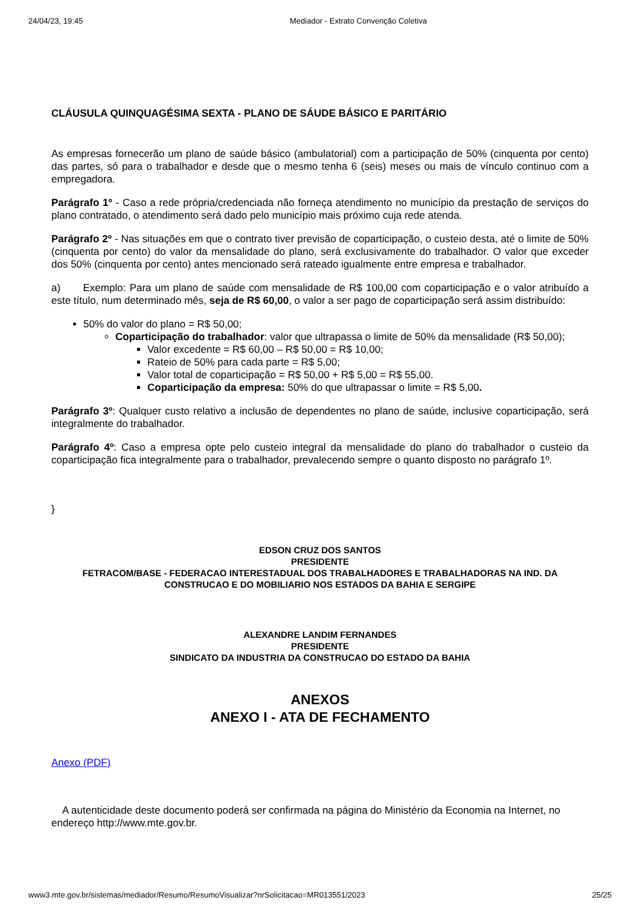24/04/23, 19:45 Mediador - Extrato Convenção Coletiva
CLÁUSULA QUINQUAGÉSIMA SEXTA - PLANO DE SÁUDE BÁSICO E PARITÁRIO
As empresas fornecerão um plano de saúde básico (ambulatorial) com a participação de 50% (cinquenta por cento) das partes, só para o trabalhador e desde que o mesmo tenha 6 (seis) meses ou mais de vínculo continuo com a empregadora.
Parágrafo 1º - Caso a rede própria/credenciada não forneça atendimento no município da prestação de serviços do plano contratado, o atendimento será dado pelo município mais próximo cuja rede atenda.
Parágrafo 2º - Nas situações em que o contrato tiver previsão de coparticipação, o custeio desta, até o limite de 50% (cinquenta por cento) do valor da mensalidade do plano, será exclusivamente do trabalhador. O valor que exceder dos 50% (cinquenta por cento) antes mencionado será rateado igualmente entre empresa e trabalhador.
a) Exemplo: Para um plano de saúde com mensalidade de R$ 100,00 com coparticipação e o valor atribuído a este título, num determinado mês, seja de R$ 60,00, o valor a ser pago de coparticipação será assim distribuído:
50% do valor do plano = R$ 50,00;
Coparticipação do trabalhador: valor que ultrapassa o limite de 50% da mensalidade (R$ 50,00);
Valor excedente = R$ 60,00 – R$ 50,00 = R$ 10,00;
Rateio de 50% para cada parte = R$ 5,00;
Valor total de coparticipação = R$ 50,00 + R$ 5,00 = R$ 55,00.
Coparticipação da empresa: 50% do que ultrapassar o limite = R$ 5,00.
Parágrafo 3º: Qualquer custo relativo a inclusão de dependentes no plano de saúde, inclusive coparticipação, será integralmente do trabalhador.
Parágrafo 4º: Caso a empresa opte pelo custeio integral da mensalidade do plano do trabalhador o custeio da coparticipação fica integralmente para o trabalhador, prevalecendo sempre o quanto disposto no parágrafo 1º.
}
EDSON CRUZ DOS SANTOS
PRESIDENTE
FETRACOM/BASE - FEDERACAO INTERESTADUAL DOS TRABALHADORES E TRABALHADORAS NA IND. DA CONSTRUCAO E DO MOBILIARIO NOS ESTADOS DA BAHIA E SERGIPE
ALEXANDRE LANDIM FERNANDES
PRESIDENTE
SINDICATO DA INDUSTRIA DA CONSTRUCAO DO ESTADO DA BAHIA
ANEXOS
ANEXO I - ATA DE FECHAMENTO
Anexo (PDF)
A autenticidade deste documento poderá ser confirmada na página do Ministério da Economia na Internet, no endereço http://www.mte.gov.br.
www3.mte.gov.br/sistemas/mediador/Resumo/ResumoVisualizar?nrSolicitacao=MR013551/2023 25/25